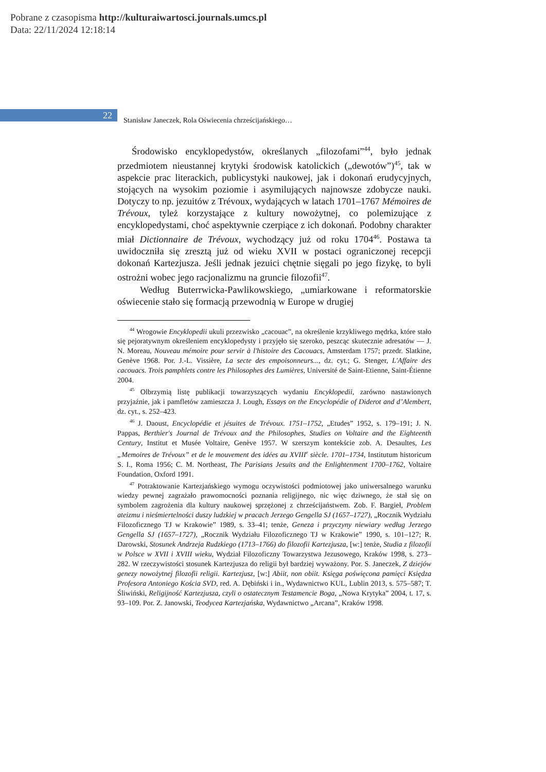Pobrane z czasopisma http://kulturaiwartosci.journals.umcs.pl
Data: 22/11/2024 12:18:14
22
Stanisław Janeczek, Rola Oświecenia chrześcijańskiego…
Środowisko encyklopedystów, określanych „filozofami”<sup>44</sup>, było jednak przedmiotem nieustannej krytyki środowisk katolickich („dewotów”)<sup>45</sup>, tak w aspekcie prac literackich, publicystyki naukowej, jak i dokonań erudycyjnych, stojących na wysokim poziomie i asymilujących najnowsze zdobycze nauki. Dotyczy to np. jezuitów z Trévoux, wydających w latach 1701–1767 Mémoires de Trévoux, tyleż korzystające z kultury nowożytnej, co polemizujące z encyklopedystami, choć aspektywnie czerpiące z ich dokonań. Podobny charakter miał Dictionnaire de Trévoux, wychodzący już od roku 1704<sup>46</sup>. Postawa ta uwidoczniła się zresztą już od wieku XVII w postaci ograniczonej recepcji dokonań Kartezjusza. Jeśli jednak jezuici chętnie sięgali po jego fizykę, to byli ostrożni wobec jego racjonalizmu na gruncie filozofii<sup>47</sup>.
Według Buterrwicka-Pawlikowskiego, „umiarkowane i reformatorskie oświecenie stało się formacją przewodnią w Europe w drugiej
<sup>44</sup> Wrogowie Encyklopedii ukuli przezwisko „cacouac”, na określenie krzykliwego mędrka, które stało się pejoratywnym określeniem encyklopedysty i przyjęło się szeroko, peszcąc skutecznie adresatów — J. N. Moreau, Nouveau mémoire pour servir à l'histoire des Cacouacs, Amsterdam 1757; przedr. Slatkine, Genève 1968. Por. J.-L. Vissière, La secte des empoisonneurs..., dz. cyt.; G. Stenger, L'Affaire des cacouacs. Trois pamphlets contre les Philosophes des Lumières, Université de Saint-Etienne, Saint-Étienne 2004.
<sup>45</sup> Olbrzymią listę publikacji towarzyszących wydaniu Encyklopedii, zarówno nastawionych przyjaźnie, jak i pamfletów zamieszcza J. Lough, Essays on the Encyclopédie of Diderot and d’Alembert, dz. cyt., s. 252–423.
<sup>46</sup> J. Daoust, Encyclopédie et jésuites de Trévoux. 1751–1752, „Etudes” 1952, s. 179–191; J. N. Pappas, Berthier's Journal de Trévoux and the Philosophes, Studies on Voltaire and the Eighteenth Century, Institut et Musée Voltaire, Genève 1957. W szerszym kontekście zob. A. Desaultes, Les „Memoires de Trévoux” et de le mouvement des idées au XVIII<sup>e</sup> siècle. 1701–1734, Institutum historicum S. I., Roma 1956; C. M. Northeast, The Parisians Jesuits and the Enlightenment 1700–1762, Voltaire Foundation, Oxford 1991.
<sup>47</sup> Potraktowanie Kartezjańskiego wymogu oczywistości podmiotowej jako uniwersalnego warunku wiedzy pewnej zagrażało prawomocności poznania religijnego, nic więc dziwnego, że stał się on symbolem zagrożenia dla kultury naukowej sprzężonej z chrześcijaństwem. Zob. F. Bargieł, Problem ateizmu i nieśmiertelności duszy ludzkiej w pracach Jerzego Gengella SJ (1657–1727), „Rocznik Wydziału Filozoficznego TJ w Krakowie” 1989, s. 33–41; tenże, Geneza i przyczyny niewiary według Jerzego Gengella SJ (1657–1727), „Rocznik Wydziału Filozoficznego TJ w Krakowie” 1990, s. 101–127; R. Darowski, Stosunek Andrzeja Rudzkiego (1713–1766) do filozofii Kartezjusza, [w:] tenże, Studia z filozofii w Polsce w XVII i XVIII wieku, Wydział Filozoficzny Towarzystwa Jezusowego, Kraków 1998, s. 273–282. W rzeczywistości stosunek Kartezjusza do religii był bardziej wyważony. Por. S. Janeczek, Z dziejów genezy nowożytnej filozofii religii. Kartezjusz, [w:] Abiit, non obiit. Księga poświęcona pamięci Księdza Profesora Antoniego Kościa SVD, red. A. Dębiński i in., Wydawnictwo KUL, Lublin 2013, s. 575–587; T. Śliwiński, Religijność Kartezjusza, czyli o ostatecznym Testamencie Boga, „Nowa Krytyka” 2004, t. 17, s. 93–109. Por. Z. Janowski, Teodycea Kartezjańska, Wydawnictwo „Arcana”, Kraków 1998.